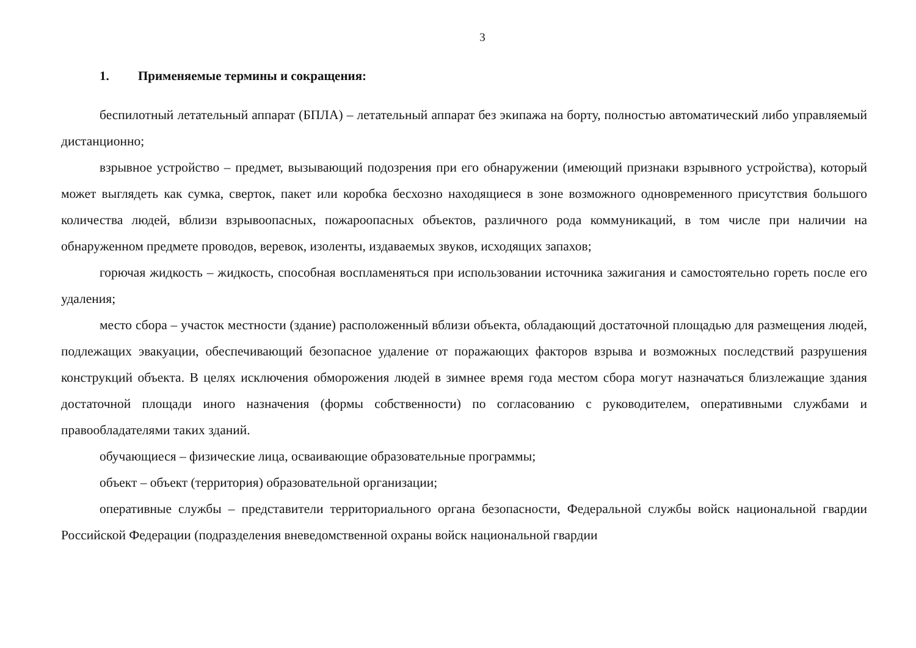3
1. Применяемые термины и сокращения:
беспилотный летательный аппарат (БПЛА) – летательный аппарат без экипажа на борту, полностью автоматический либо управляемый дистанционно;
взрывное устройство – предмет, вызывающий подозрения при его обнаружении (имеющий признаки взрывного устройства), который может выглядеть как сумка, сверток, пакет или коробка бесхозно находящиеся в зоне возможного одновременного присутствия большого количества людей, вблизи взрывоопасных, пожароопасных объектов, различного рода коммуникаций, в том числе при наличии на обнаруженном предмете проводов, веревок, изоленты, издаваемых звуков, исходящих запахов;
горючая жидкость – жидкость, способная воспламеняться при использовании источника зажигания и самостоятельно гореть после его удаления;
место сбора – участок местности (здание) расположенный вблизи объекта, обладающий достаточной площадью для размещения людей, подлежащих эвакуации, обеспечивающий безопасное удаление от поражающих факторов взрыва и возможных последствий разрушения конструкций объекта. В целях исключения обморожения людей в зимнее время года местом сбора могут назначаться близлежащие здания достаточной площади иного назначения (формы собственности) по согласованию с руководителем, оперативными службами и правообладателями таких зданий.
обучающиеся – физические лица, осваивающие образовательные программы;
объект – объект (территория) образовательной организации;
оперативные службы – представители территориального органа безопасности, Федеральной службы войск национальной гвардии Российской Федерации (подразделения вневедомственной охраны войск национальной гвардии